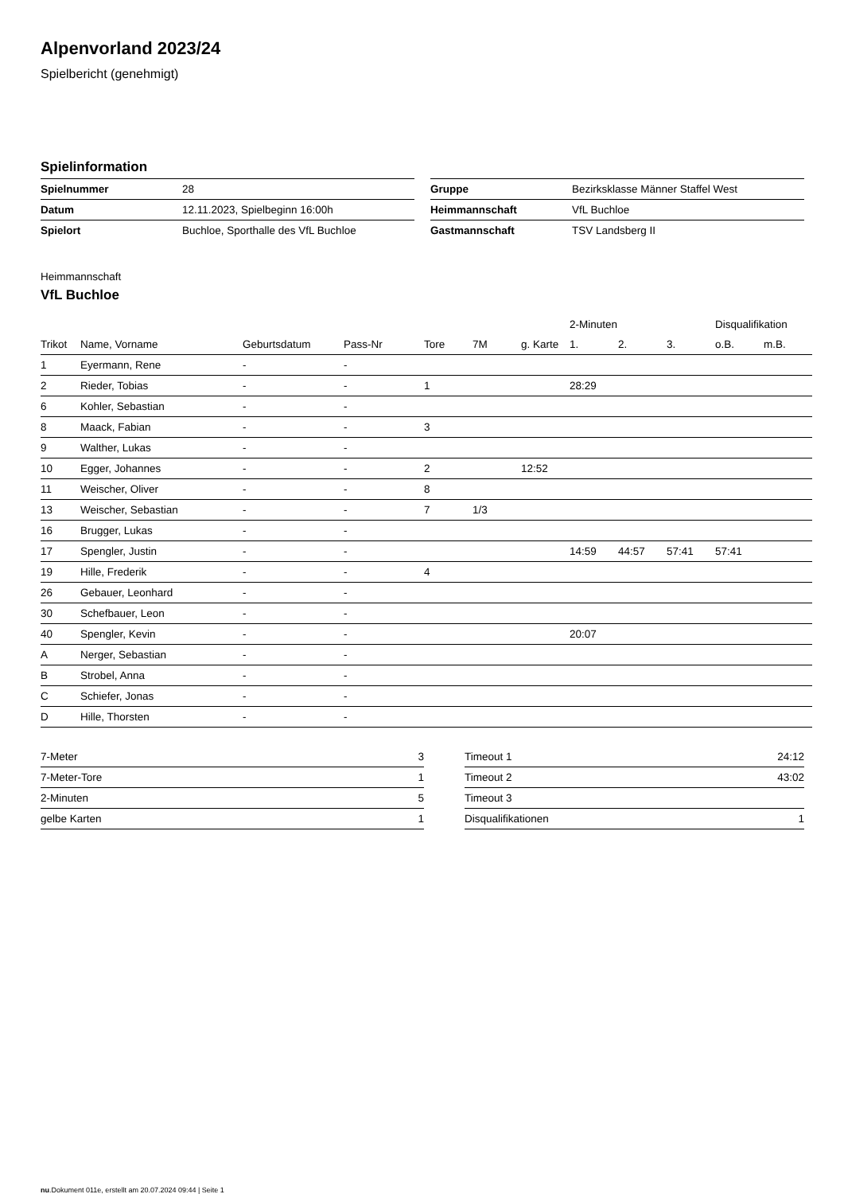Alpenvorland 2023/24
Spielbericht (genehmigt)
Spielinformation
| Spielnummer | 28 |
| Datum | 12.11.2023, Spielbeginn 16:00h |
| Spielort | Buchloe, Sporthalle des VfL Buchloe |
| Gruppe | Bezirksklasse Männer Staffel West |
| Heimmannschaft | VfL Buchloe |
| Gastmannschaft | TSV Landsberg II |
Heimmannschaft
VfL Buchloe
| | | | | | | | 2-Minuten | | | Disqualifikation | |
| --- | --- | --- | --- | --- | --- | --- | --- | --- | --- | --- | --- |
| Trikot | Name, Vorname | Geburtsdatum | Pass-Nr | Tore | 7M | g. Karte | 1. | 2. | 3. | o.B. | m.B. |
| 1 | Eyermann, Rene | - | - | | | | | | | | |
| 2 | Rieder, Tobias | - | - | 1 | | | 28:29 | | | | |
| 6 | Kohler, Sebastian | - | - | | | | | | | | |
| 8 | Maack, Fabian | - | - | 3 | | | | | | | |
| 9 | Walther, Lukas | - | - | | | | | | | | |
| 10 | Egger, Johannes | - | - | 2 | | 12:52 | | | | | |
| 11 | Weischer, Oliver | - | - | 8 | | | | | | | |
| 13 | Weischer, Sebastian | - | - | 7 | 1/3 | | | | | | |
| 16 | Brugger, Lukas | - | - | | | | | | | | |
| 17 | Spengler, Justin | - | - | | | | 14:59 | 44:57 | 57:41 | 57:41 | |
| 19 | Hille, Frederik | - | - | 4 | | | | | | | |
| 26 | Gebauer, Leonhard | - | - | | | | | | | | |
| 30 | Schefbauer, Leon | - | - | | | | | | | | |
| 40 | Spengler, Kevin | - | - | | | | 20:07 | | | | |
| A | Nerger, Sebastian | - | - | | | | | | | | |
| B | Strobel, Anna | - | - | | | | | | | | |
| C | Schiefer, Jonas | - | - | | | | | | | | |
| D | Hille, Thorsten | - | - | | | | | | | | |
| 7-Meter | 3 |
| 7-Meter-Tore | 1 |
| 2-Minuten | 5 |
| gelbe Karten | 1 |
| Timeout 1 | 24:12 |
| Timeout 2 | 43:02 |
| Timeout 3 | |
| Disqualifikationen | 1 |
nu.Dokument 011e, erstellt am 20.07.2024 09:44 | Seite 1